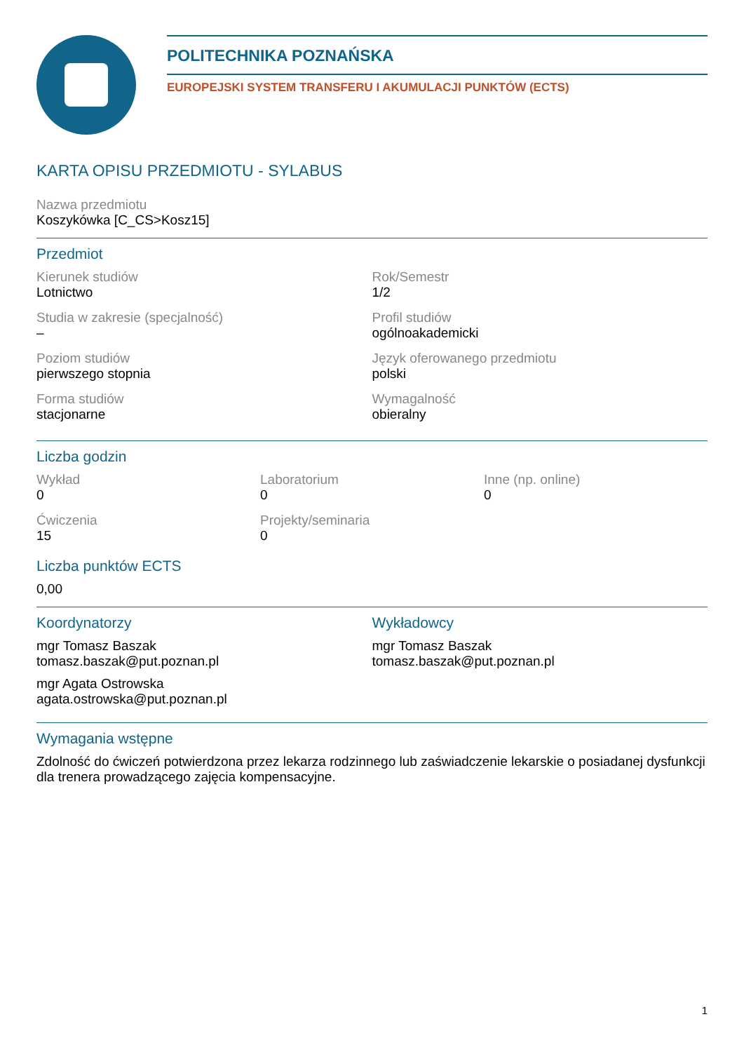POLITECHNIKA POZNAŃSKA
EUROPEJSKI SYSTEM TRANSFERU I AKUMULACJI PUNKTÓW (ECTS)
KARTA OPISU PRZEDMIOTU - SYLABUS
Nazwa przedmiotu
Koszykówka [C_CS>Kosz15]
Przedmiot
Kierunek studiów
Lotnictwo
Rok/Semestr
1/2
Studia w zakresie (specjalność)
–
Profil studiów
ogólnoakademicki
Poziom studiów
pierwszego stopnia
Język oferowanego przedmiotu
polski
Forma studiów
stacjonarne
Wymagalność
obieralny
Liczba godzin
Wykład
0
Laboratorium
0
Inne (np. online)
0
Ćwiczenia
15
Projekty/seminaria
0
Liczba punktów ECTS
0,00
Koordynatorzy
mgr Tomasz Baszak
tomasz.baszak@put.poznan.pl
mgr Agata Ostrowska
agata.ostrowska@put.poznan.pl
Wykładowcy
mgr Tomasz Baszak
tomasz.baszak@put.poznan.pl
Wymagania wstępne
Zdolność do ćwiczeń potwierdzona przez lekarza rodzinnego lub zaświadczenie lekarskie o posiadanej dysfunkcji dla trenera prowadzącego zajęcia kompensacyjne.
1